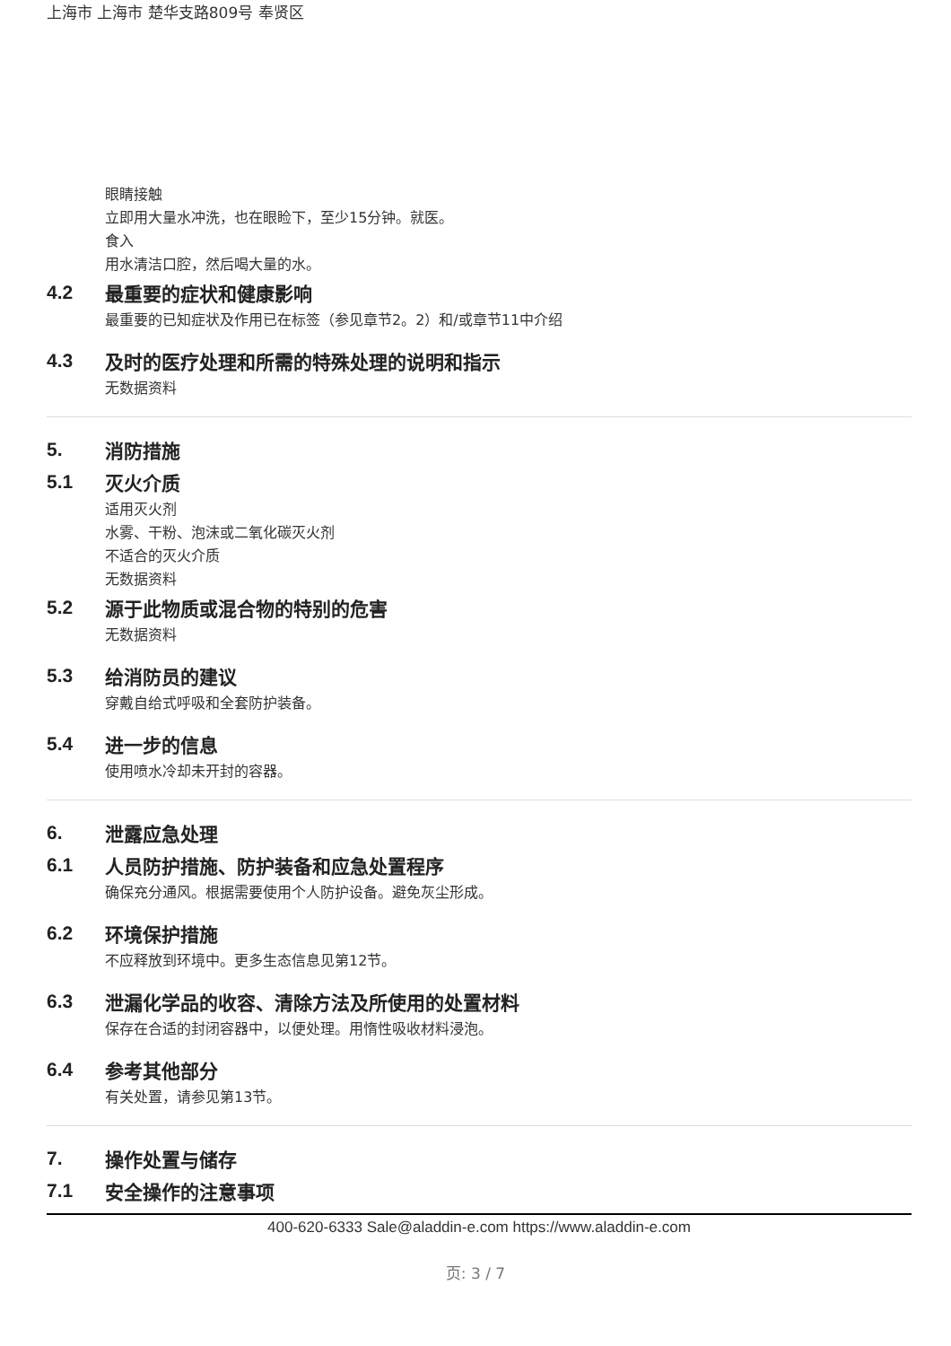上海市 上海市 楚华支路809号 奉贤区
眼睛接触
立即用大量水冲洗，也在眼睑下，至少15分钟。就医。
食入
用水清洁口腔，然后喝大量的水。
4.2 最重要的症状和健康影响
最重要的已知症状及作用已在标签（参见章节2。2）和/或章节11中介绍
4.3 及时的医疗处理和所需的特殊处理的说明和指示
无数据资料
5. 消防措施
5.1 灭火介质
适用灭火剂
水雾、干粉、泡沫或二氧化碳灭火剂
不适合的灭火介质
无数据资料
5.2 源于此物质或混合物的特别的危害
无数据资料
5.3 给消防员的建议
穿戴自给式呼吸和全套防护装备。
5.4 进一步的信息
使用喷水冷却未开封的容器。
6. 泄露应急处理
6.1 人员防护措施、防护装备和应急处置程序
确保充分通风。根据需要使用个人防护设备。避免灰尘形成。
6.2 环境保护措施
不应释放到环境中。更多生态信息见第12节。
6.3 泄漏化学品的收容、清除方法及所使用的处置材料
保存在合适的封闭容器中，以便处理。用惰性吸收材料浸泡。
6.4 参考其他部分
有关处置，请参见第13节。
7. 操作处置与储存
7.1 安全操作的注意事项
400-620-6333 Sale@aladdin-e.com https://www.aladdin-e.com
页: 3 / 7